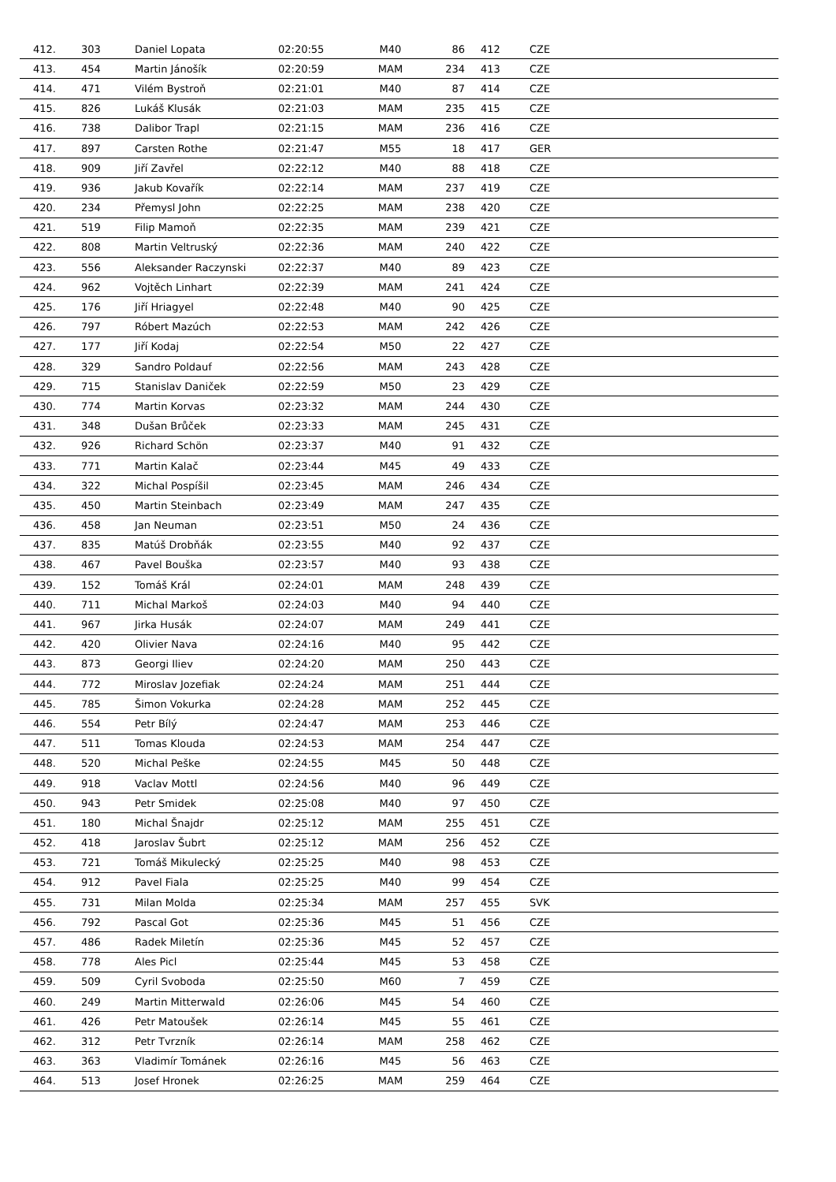| 412. | 303 | Daniel Lopata | 02:20:55 | M40 | 86 | 412 | CZE |
| 413. | 454 | Martin Jánošík | 02:20:59 | MAM | 234 | 413 | CZE |
| 414. | 471 | Vilém Bystroň | 02:21:01 | M40 | 87 | 414 | CZE |
| 415. | 826 | Lukáš Klusák | 02:21:03 | MAM | 235 | 415 | CZE |
| 416. | 738 | Dalibor Trapl | 02:21:15 | MAM | 236 | 416 | CZE |
| 417. | 897 | Carsten Rothe | 02:21:47 | M55 | 18 | 417 | GER |
| 418. | 909 | Jiří Zavřel | 02:22:12 | M40 | 88 | 418 | CZE |
| 419. | 936 | Jakub Kovařík | 02:22:14 | MAM | 237 | 419 | CZE |
| 420. | 234 | Přemysl John | 02:22:25 | MAM | 238 | 420 | CZE |
| 421. | 519 | Filip Mamoň | 02:22:35 | MAM | 239 | 421 | CZE |
| 422. | 808 | Martin Veltruský | 02:22:36 | MAM | 240 | 422 | CZE |
| 423. | 556 | Aleksander Raczynski | 02:22:37 | M40 | 89 | 423 | CZE |
| 424. | 962 | Vojtěch Linhart | 02:22:39 | MAM | 241 | 424 | CZE |
| 425. | 176 | Jiří Hriagyel | 02:22:48 | M40 | 90 | 425 | CZE |
| 426. | 797 | Róbert Mazúch | 02:22:53 | MAM | 242 | 426 | CZE |
| 427. | 177 | Jiří Kodaj | 02:22:54 | M50 | 22 | 427 | CZE |
| 428. | 329 | Sandro Poldauf | 02:22:56 | MAM | 243 | 428 | CZE |
| 429. | 715 | Stanislav Daniček | 02:22:59 | M50 | 23 | 429 | CZE |
| 430. | 774 | Martin Korvas | 02:23:32 | MAM | 244 | 430 | CZE |
| 431. | 348 | Dušan Brůček | 02:23:33 | MAM | 245 | 431 | CZE |
| 432. | 926 | Richard Schön | 02:23:37 | M40 | 91 | 432 | CZE |
| 433. | 771 | Martin Kalač | 02:23:44 | M45 | 49 | 433 | CZE |
| 434. | 322 | Michal Pospíšil | 02:23:45 | MAM | 246 | 434 | CZE |
| 435. | 450 | Martin Steinbach | 02:23:49 | MAM | 247 | 435 | CZE |
| 436. | 458 | Jan Neuman | 02:23:51 | M50 | 24 | 436 | CZE |
| 437. | 835 | Matúš Drobňák | 02:23:55 | M40 | 92 | 437 | CZE |
| 438. | 467 | Pavel Bouška | 02:23:57 | M40 | 93 | 438 | CZE |
| 439. | 152 | Tomáš Král | 02:24:01 | MAM | 248 | 439 | CZE |
| 440. | 711 | Michal Markoš | 02:24:03 | M40 | 94 | 440 | CZE |
| 441. | 967 | Jirka Husák | 02:24:07 | MAM | 249 | 441 | CZE |
| 442. | 420 | Olivier Nava | 02:24:16 | M40 | 95 | 442 | CZE |
| 443. | 873 | Georgi Iliev | 02:24:20 | MAM | 250 | 443 | CZE |
| 444. | 772 | Miroslav Jozefiak | 02:24:24 | MAM | 251 | 444 | CZE |
| 445. | 785 | Šimon Vokurka | 02:24:28 | MAM | 252 | 445 | CZE |
| 446. | 554 | Petr Bílý | 02:24:47 | MAM | 253 | 446 | CZE |
| 447. | 511 | Tomas Klouda | 02:24:53 | MAM | 254 | 447 | CZE |
| 448. | 520 | Michal Peške | 02:24:55 | M45 | 50 | 448 | CZE |
| 449. | 918 | Vaclav Mottl | 02:24:56 | M40 | 96 | 449 | CZE |
| 450. | 943 | Petr Smidek | 02:25:08 | M40 | 97 | 450 | CZE |
| 451. | 180 | Michal Šnajdr | 02:25:12 | MAM | 255 | 451 | CZE |
| 452. | 418 | Jaroslav Šubrt | 02:25:12 | MAM | 256 | 452 | CZE |
| 453. | 721 | Tomáš Mikulecký | 02:25:25 | M40 | 98 | 453 | CZE |
| 454. | 912 | Pavel Fiala | 02:25:25 | M40 | 99 | 454 | CZE |
| 455. | 731 | Milan Molda | 02:25:34 | MAM | 257 | 455 | SVK |
| 456. | 792 | Pascal Got | 02:25:36 | M45 | 51 | 456 | CZE |
| 457. | 486 | Radek Miletín | 02:25:36 | M45 | 52 | 457 | CZE |
| 458. | 778 | Ales Picl | 02:25:44 | M45 | 53 | 458 | CZE |
| 459. | 509 | Cyril Svoboda | 02:25:50 | M60 | 7 | 459 | CZE |
| 460. | 249 | Martin Mitterwald | 02:26:06 | M45 | 54 | 460 | CZE |
| 461. | 426 | Petr Matoušek | 02:26:14 | M45 | 55 | 461 | CZE |
| 462. | 312 | Petr Tvrzník | 02:26:14 | MAM | 258 | 462 | CZE |
| 463. | 363 | Vladimír Tománek | 02:26:16 | M45 | 56 | 463 | CZE |
| 464. | 513 | Josef Hronek | 02:26:25 | MAM | 259 | 464 | CZE |